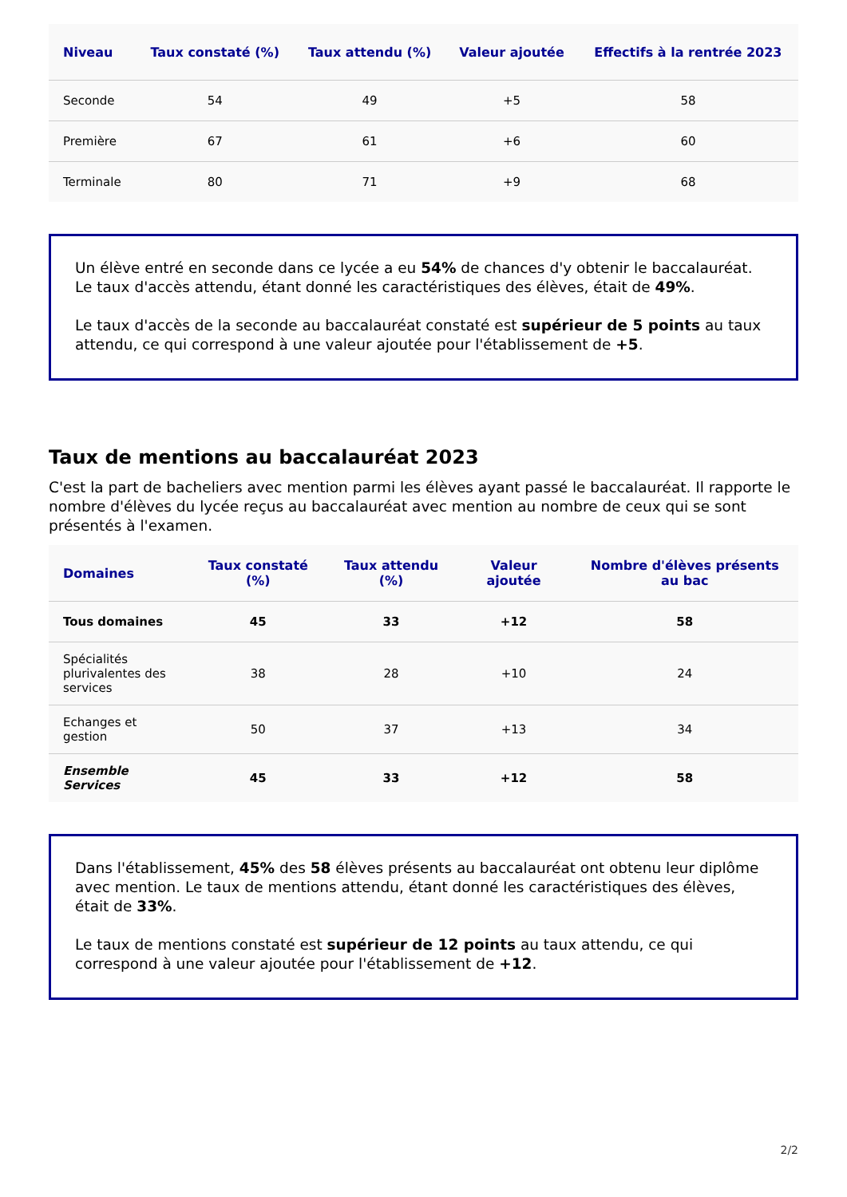| Niveau | Taux constaté (%) | Taux attendu (%) | Valeur ajoutée | Effectifs à la rentrée 2023 |
| --- | --- | --- | --- | --- |
| Seconde | 54 | 49 | +5 | 58 |
| Première | 67 | 61 | +6 | 60 |
| Terminale | 80 | 71 | +9 | 68 |
Un élève entré en seconde dans ce lycée a eu 54% de chances d'y obtenir le baccalauréat. Le taux d'accès attendu, étant donné les caractéristiques des élèves, était de 49%.
Le taux d'accès de la seconde au baccalauréat constaté est supérieur de 5 points au taux attendu, ce qui correspond à une valeur ajoutée pour l'établissement de +5.
Taux de mentions au baccalauréat 2023
C'est la part de bacheliers avec mention parmi les élèves ayant passé le baccalauréat. Il rapporte le nombre d'élèves du lycée reçus au baccalauréat avec mention au nombre de ceux qui se sont présentés à l'examen.
| Domaines | Taux constaté (%) | Taux attendu (%) | Valeur ajoutée | Nombre d'élèves présents au bac |
| --- | --- | --- | --- | --- |
| Tous domaines | 45 | 33 | +12 | 58 |
| Spécialités plurivalentes des services | 38 | 28 | +10 | 24 |
| Echanges et gestion | 50 | 37 | +13 | 34 |
| Ensemble Services | 45 | 33 | +12 | 58 |
Dans l'établissement, 45% des 58 élèves présents au baccalauréat ont obtenu leur diplôme avec mention. Le taux de mentions attendu, étant donné les caractéristiques des élèves, était de 33%.
Le taux de mentions constaté est supérieur de 12 points au taux attendu, ce qui correspond à une valeur ajoutée pour l'établissement de +12.
2/2